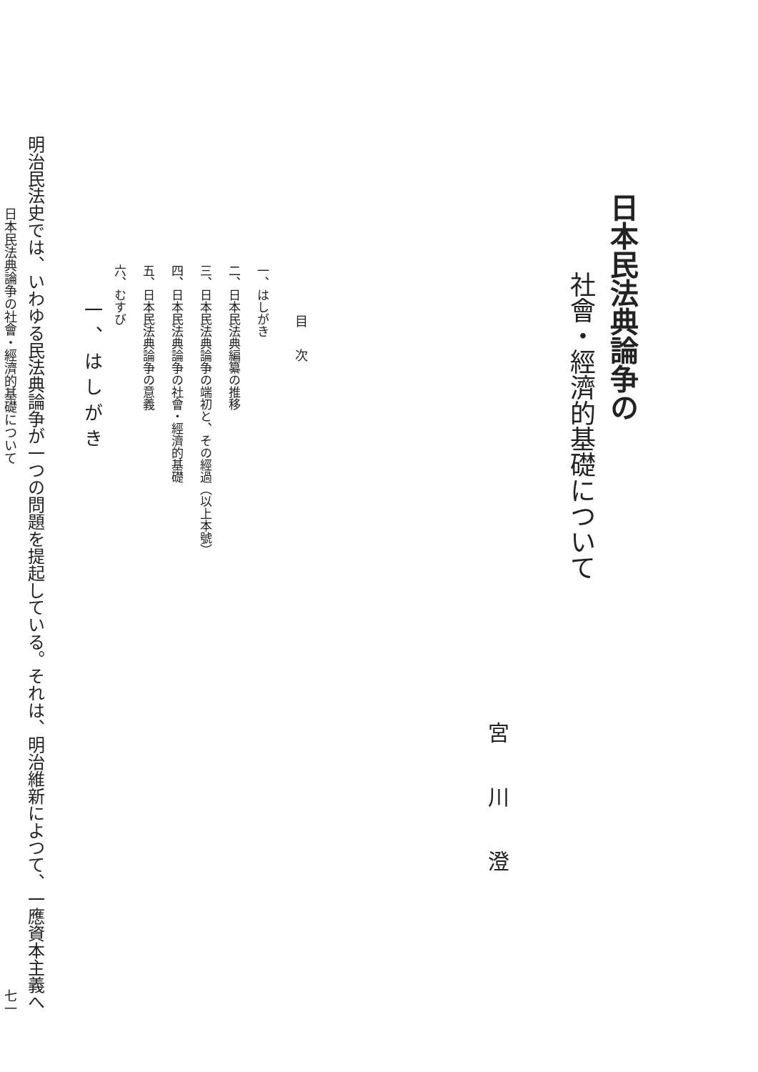日本民法典論争の
社會・經濟的基礎について
宮川澄
目次
一、はしがき
二、日本民法典編纂の推移
三、日本民法典論争の端初と、その經過（以上本號）
四、日本民法典論争の社會・經濟的基礎
五、日本民法典論争の意義
六、むすび
一、はしがき
明治民法史では、いわゆる民法典論争が一つの問題を提起している。それは、明治維新によつて、一應資本主義へ
日本民法典論争の社會・經濟的基礎について 七一